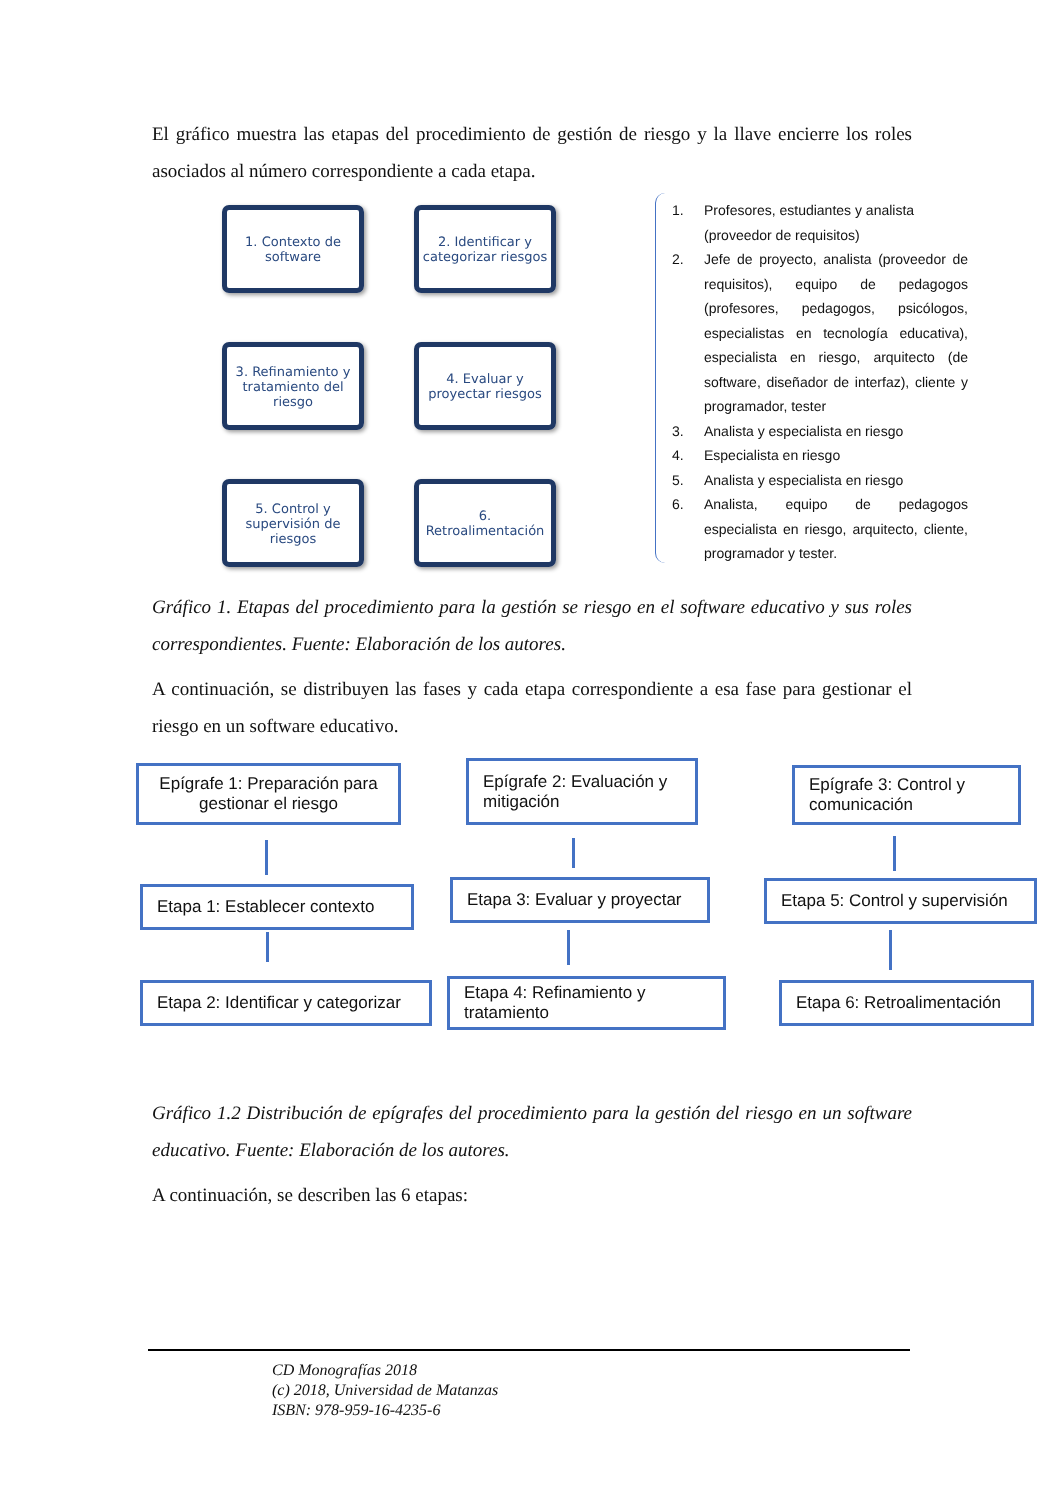El gráfico muestra las etapas del procedimiento de gestión de riesgo y la llave encierre los roles asociados al número correspondiente a cada etapa.
1. Contexto de software
2. Identificar y categorizar riesgos
3. Refinamiento y tratamiento del riesgo
4. Evaluar y proyectar riesgos
5. Control y supervisión de riesgos
6. Retroalimentación
1. Profesores, estudiantes y analista (proveedor de requisitos)
2. Jefe de proyecto, analista (proveedor de requisitos), equipo de pedagogos (profesores, pedagogos, psicólogos, especialistas en tecnología educativa), especialista en riesgo, arquitecto (de software, diseñador de interfaz), cliente y programador, tester
3. Analista y especialista en riesgo
4. Especialista en riesgo
5. Analista y especialista en riesgo
6. Analista, equipo de pedagogos especialista en riesgo, arquitecto, cliente, programador y tester.
Gráfico 1. Etapas del procedimiento para la gestión se riesgo en el software educativo y sus roles correspondientes. Fuente: Elaboración de los autores.
A continuación, se distribuyen las fases y cada etapa correspondiente a esa fase para gestionar el riesgo en un software educativo.
Epígrafe 1: Preparación para gestionar el riesgo
Etapa 1: Establecer contexto
Etapa 2: Identificar y categorizar
Epígrafe 2: Evaluación y mitigación
Etapa 3: Evaluar y proyectar
Etapa 4: Refinamiento y tratamiento
Epígrafe 3: Control y comunicación
Etapa 5: Control y supervisión
Etapa 6: Retroalimentación
Gráfico 1.2 Distribución de epígrafes del procedimiento para la gestión del riesgo en un software educativo. Fuente: Elaboración de los autores.
A continuación, se describen las 6 etapas:
CD Monografías 2018
(c) 2018, Universidad de Matanzas
ISBN: 978-959-16-4235-6